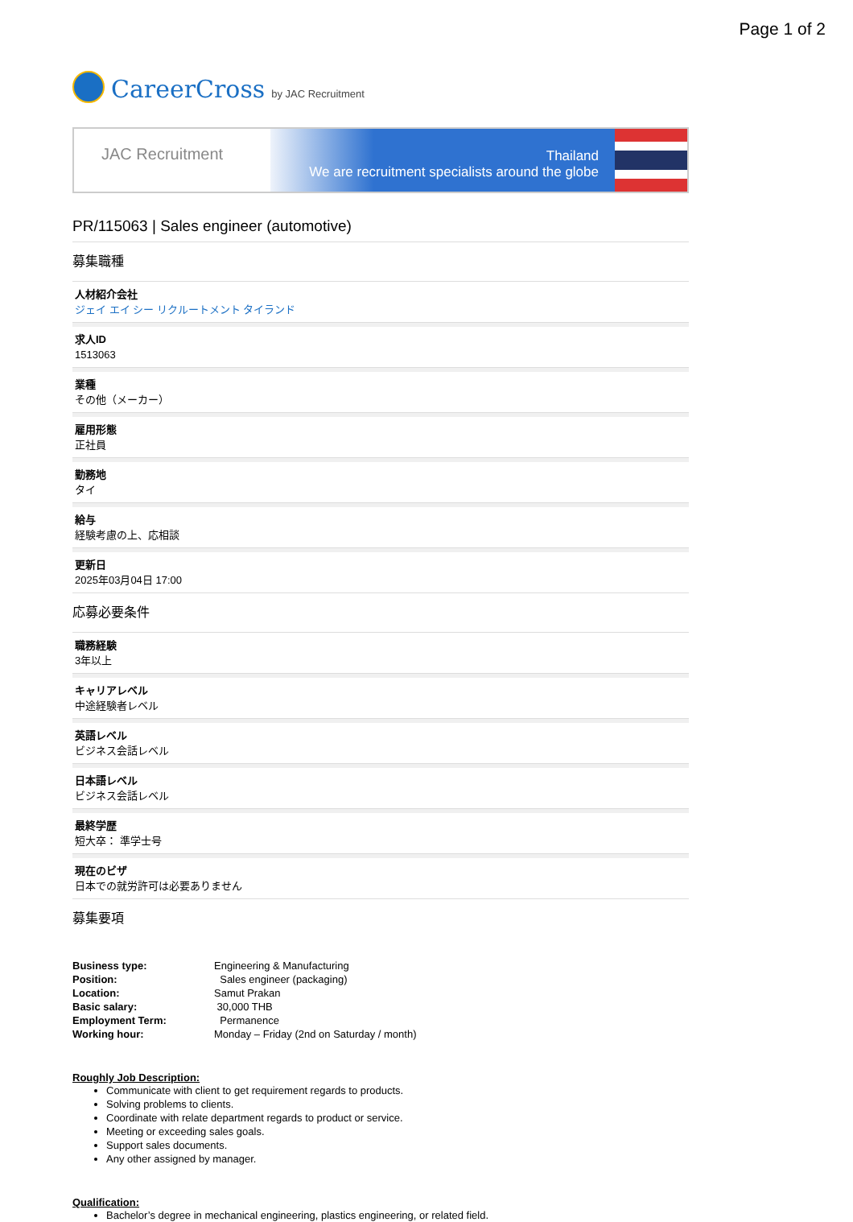Page 1 of 2
CareerCross by JAC Recruitment
JAC Recruitment
Thailand
We are recruitment specialists around the globe
PR/115063 | Sales engineer (automotive)
募集職種
人材紹介会社
ジェイ エイ シー リクルートメント タイランド
求人ID
1513063
業種
その他（メーカー）
雇用形態
正社員
勤務地
タイ
給与
経験考慮の上、応相談
更新日
2025年03月04日 17:00
応募必要条件
職務経験
3年以上
キャリアレベル
中途経験者レベル
英語レベル
ビジネス会話レベル
日本語レベル
ビジネス会話レベル
最終学歴
短大卒： 準学士号
現在のビザ
日本での就労許可は必要ありません
募集要項
| Business type: | Engineering & Manufacturing |
| Position: | Sales engineer (packaging) |
| Location: | Samut Prakan |
| Basic salary: | 30,000 THB |
| Employment Term: | Permanence |
| Working hour: | Monday – Friday (2nd on Saturday / month) |
Roughly Job Description:
Communicate with client to get requirement regards to products.
Solving problems to clients.
Coordinate with relate department regards to product or service.
Meeting or exceeding sales goals.
Support sales documents.
Any other assigned by manager.
Qualification:
Bachelor’s degree in mechanical engineering, plastics engineering, or related field.